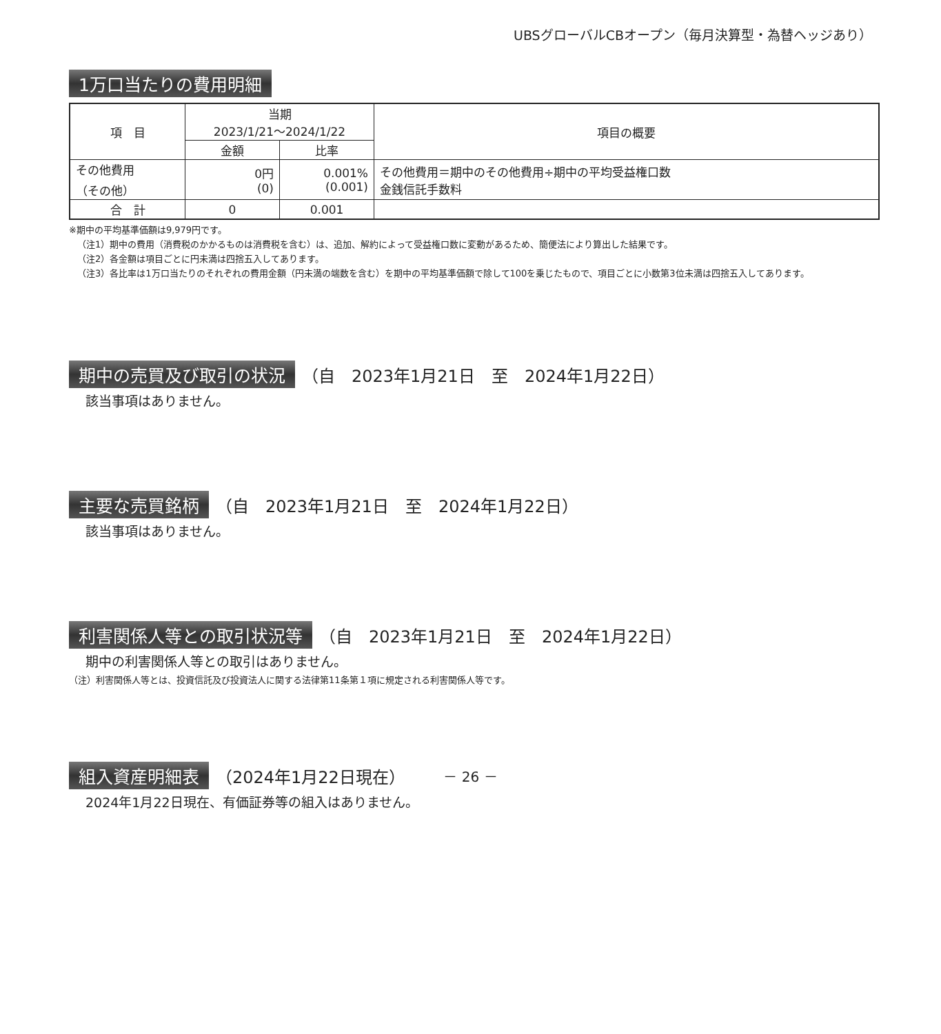UBSグローバルCBオープン（毎月決算型・為替ヘッジあり）
1万口当たりの費用明細
| 項 目 | 当期 2023/1/21～2024/1/22 | | 項目の概要 |
| --- | --- | --- | --- |
| | 金額 | 比率 | |
| その他費用 （その他） | 0円 (0) | 0.001% (0.001) | その他費用＝期中のその他費用÷期中の平均受益権口数 金銭信託手数料 |
| 合 計 | 0 | 0.001 | |
※期中の平均基準価額は9,979円です。
（注1）期中の費用（消費税のかかるものは消費税を含む）は、追加、解約によって受益権口数に変動があるため、簡便法により算出した結果です。
（注2）各金額は項目ごとに円未満は四捨五入してあります。
（注3）各比率は1万口当たりのそれぞれの費用金額（円未満の端数を含む）を期中の平均基準価額で除して100を乗じたもので、項目ごとに小数第3位未満は四捨五入してあります。
期中の売買及び取引の状況 （自　2023年1月21日　至　2024年1月22日）
該当事項はありません。
主要な売買銘柄 （自　2023年1月21日　至　2024年1月22日）
該当事項はありません。
利害関係人等との取引状況等 （自　2023年1月21日　至　2024年1月22日）
期中の利害関係人等との取引はありません。
（注）利害関係人等とは、投資信託及び投資法人に関する法律第11条第１項に規定される利害関係人等です。
組入資産明細表 （2024年1月22日現在）
2024年1月22日現在、有価証券等の組入はありません。
－ 26 －